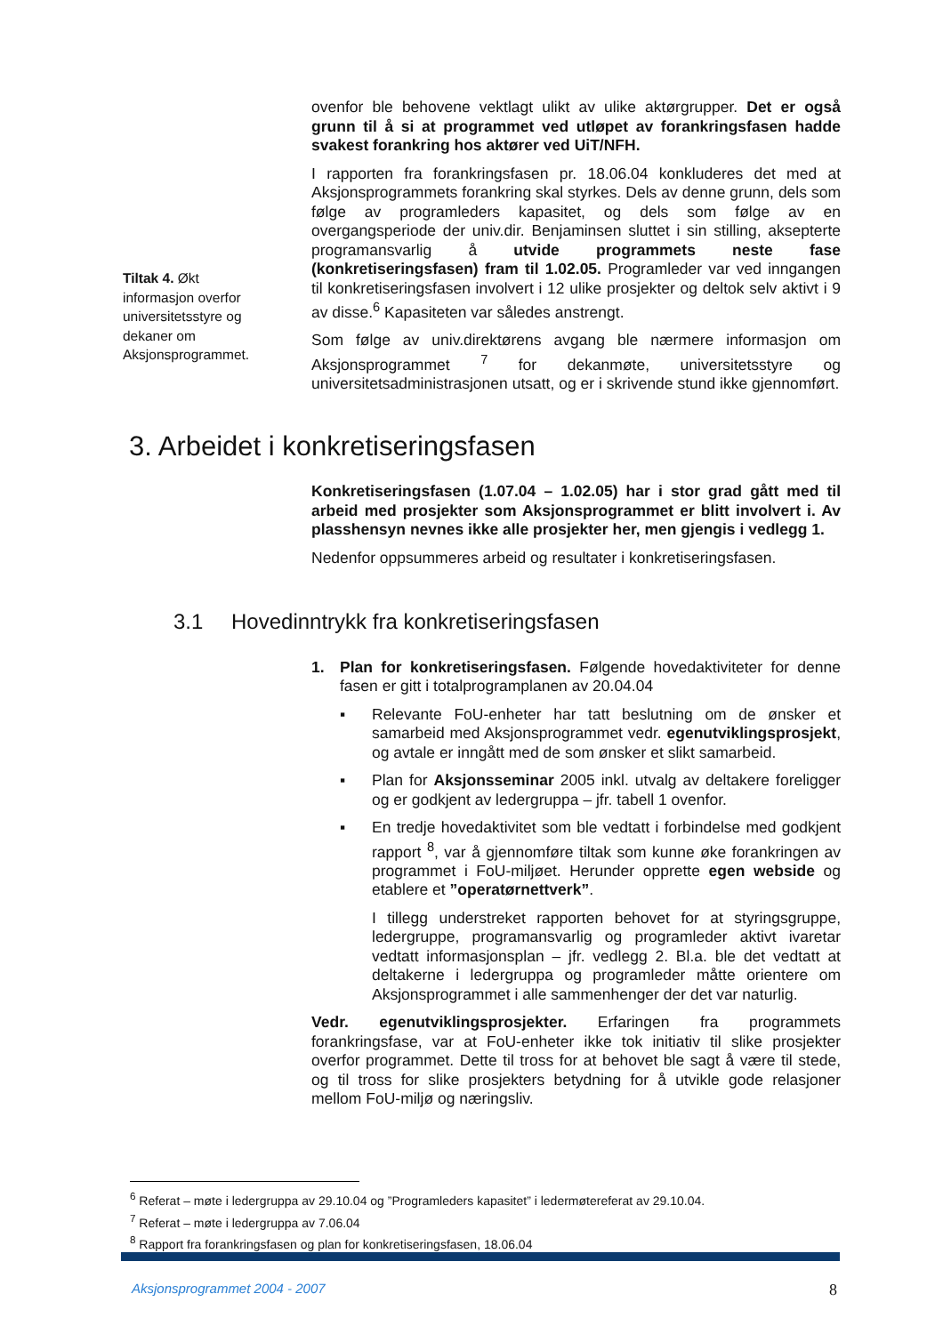Tiltak 4. Økt informasjon overfor universitetsstyre og dekaner om Aksjonsprogrammet.
ovenfor ble behovene vektlagt ulikt av ulike aktørgrupper. Det er også grunn til å si at programmet ved utløpet av forankringsfasen hadde svakest forankring hos aktører ved UiT/NFH.
I rapporten fra forankringsfasen pr. 18.06.04 konkluderes det med at Aksjonsprogrammets forankring skal styrkes. Dels av denne grunn, dels som følge av programleders kapasitet, og dels som følge av en overgangsperiode der univ.dir. Benjaminsen sluttet i sin stilling, aksepterte programansvarlig å utvide programmets neste fase (konkretiseringsfasen) fram til 1.02.05. Programleder var ved inngangen til konkretiseringsfasen involvert i 12 ulike prosjekter og deltok selv aktivt i 9 av disse.<sup>6</sup> Kapasiteten var således anstrengt.
Som følge av univ.direktørens avgang ble nærmere informasjon om Aksjonsprogrammet <sup>7</sup> for dekanmøte, universitetsstyre og universitetsadministrasjonen utsatt, og er i skrivende stund ikke gjennomført.
3. Arbeidet i konkretiseringsfasen
Konkretiseringsfasen (1.07.04 – 1.02.05) har i stor grad gått med til arbeid med prosjekter som Aksjonsprogrammet er blitt involvert i. Av plasshensyn nevnes ikke alle prosjekter her, men gjengis i vedlegg 1.
Nedenfor oppsummeres arbeid og resultater i konkretiseringsfasen.
3.1 Hovedinntrykk fra konkretiseringsfasen
1. Plan for konkretiseringsfasen. Følgende hovedaktiviteter for denne fasen er gitt i totalprogramplanen av 20.04.04
▪ Relevante FoU-enheter har tatt beslutning om de ønsker et samarbeid med Aksjonsprogrammet vedr. egenutviklingsprosjekt, og avtale er inngått med de som ønsker et slikt samarbeid.
▪ Plan for Aksjonsseminar 2005 inkl. utvalg av deltakere foreligger og er godkjent av ledergruppa – jfr. tabell 1 ovenfor.
▪ En tredje hovedaktivitet som ble vedtatt i forbindelse med godkjent rapport <sup>8</sup>, var å gjennomføre tiltak som kunne øke forankringen av programmet i FoU-miljøet. Herunder opprette egen webside og etablere et ”operatørnettverk”.
I tillegg understreket rapporten behovet for at styringsgruppe, ledergruppe, programansvarlig og programleder aktivt ivaretar vedtatt informasjonsplan – jfr. vedlegg 2. Bl.a. ble det vedtatt at deltakerne i ledergruppa og programleder måtte orientere om Aksjonsprogrammet i alle sammenhenger der det var naturlig.
Vedr. egenutviklingsprosjekter. Erfaringen fra programmets forankringsfase, var at FoU-enheter ikke tok initiativ til slike prosjekter overfor programmet. Dette til tross for at behovet ble sagt å være til stede, og til tross for slike prosjekters betydning for å utvikle gode relasjoner mellom FoU-miljø og næringsliv.
<sup>6</sup> Referat – møte i ledergruppa av 29.10.04 og ”Programleders kapasitet” i ledermøtereferat av 29.10.04.
<sup>7</sup> Referat – møte i ledergruppa av 7.06.04
<sup>8</sup> Rapport fra forankringsfasen og plan for konkretiseringsfasen, 18.06.04
Aksjonsprogrammet 2004 - 2007 8